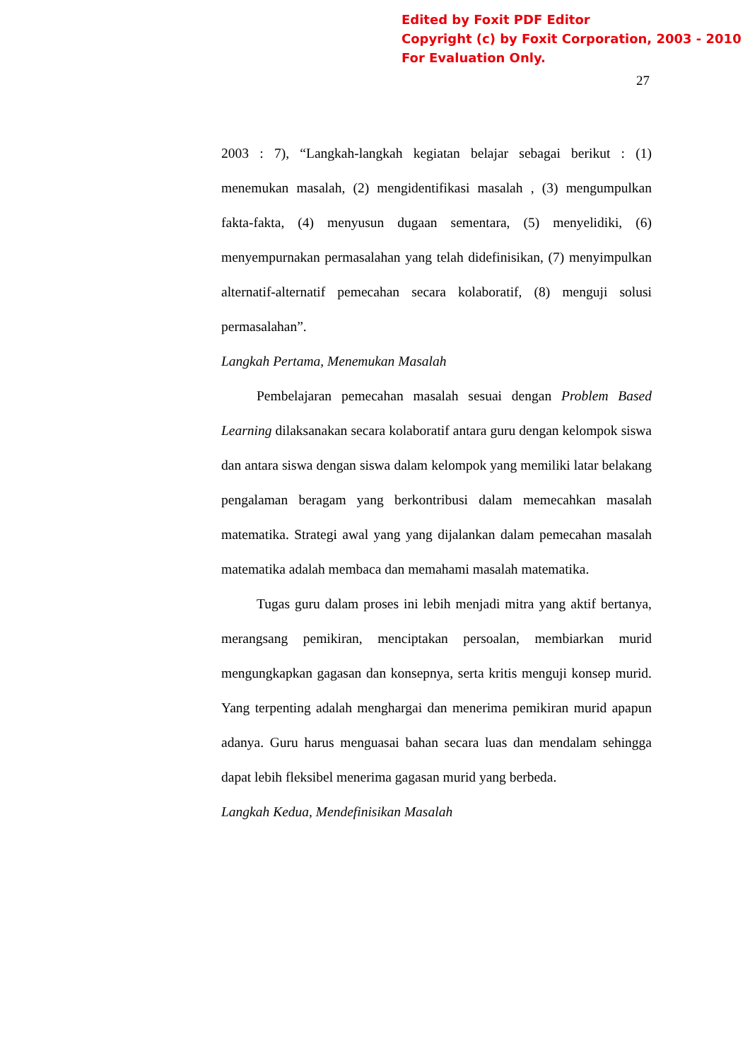Edited by Foxit PDF Editor
Copyright (c) by Foxit Corporation, 2003 - 2010
For Evaluation Only.
27
2003 : 7), “Langkah-langkah kegiatan belajar sebagai berikut : (1) menemukan masalah, (2) mengidentifikasi masalah , (3) mengumpulkan fakta-fakta, (4) menyusun dugaan sementara, (5) menyelidiki, (6) menyempurnakan permasalahan yang telah didefinisikan, (7) menyimpulkan alternatif-alternatif pemecahan secara kolaboratif, (8) menguji solusi permasalahan”.
Langkah Pertama, Menemukan Masalah
Pembelajaran pemecahan masalah sesuai dengan Problem Based Learning dilaksanakan secara kolaboratif antara guru dengan kelompok siswa dan antara siswa dengan siswa dalam kelompok yang memiliki latar belakang pengalaman beragam yang berkontribusi dalam memecahkan masalah matematika. Strategi awal yang yang dijalankan dalam pemecahan masalah matematika adalah membaca dan memahami masalah matematika.
Tugas guru dalam proses ini lebih menjadi mitra yang aktif bertanya, merangsang pemikiran, menciptakan persoalan, membiarkan murid mengungkapkan gagasan dan konsepnya, serta kritis menguji konsep murid. Yang terpenting adalah menghargai dan menerima pemikiran murid apapun adanya. Guru harus menguasai bahan secara luas dan mendalam sehingga dapat lebih fleksibel menerima gagasan murid yang berbeda.
Langkah Kedua, Mendefinisikan Masalah